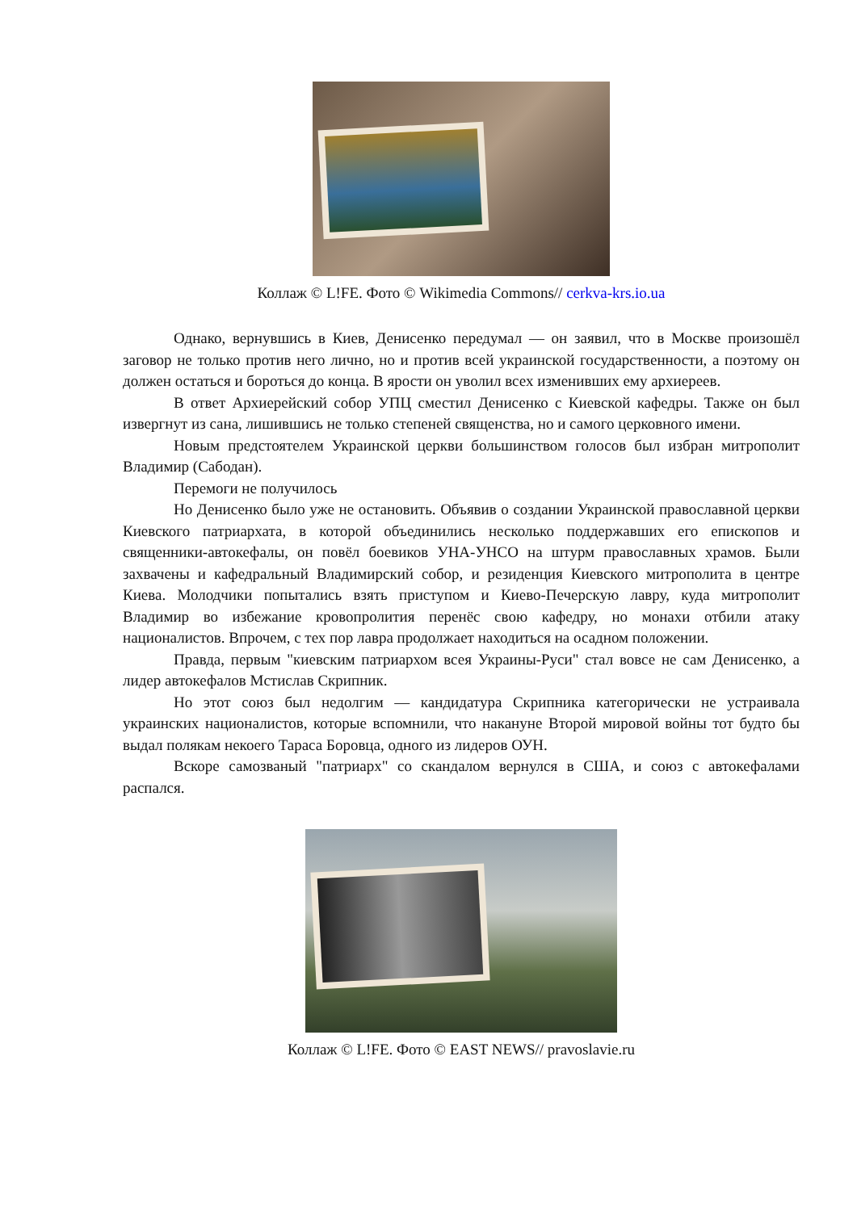Коллаж © L!FE. Фото © Wikimedia Commons// cerkva-krs.io.ua
Однако, вернувшись в Киев, Денисенко передумал — он заявил, что в Москве произошёл заговор не только против него лично, но и против всей украинской государственности, а поэтому он должен остаться и бороться до конца. В ярости он уволил всех изменивших ему архиереев.
В ответ Архиерейский собор УПЦ сместил Денисенко с Киевской кафедры. Также он был извергнут из сана, лишившись не только степеней священства, но и самого церковного имени.
Новым предстоятелем Украинской церкви большинством голосов был избран митрополит Владимир (Сабодан).
Перемоги не получилось
Но Денисенко было уже не остановить. Объявив о создании Украинской православной церкви Киевского патриархата, в которой объединились несколько поддержавших его епископов и священники-автокефалы, он повёл боевиков УНА-УНСО на штурм православных храмов. Были захвачены и кафедральный Владимирский собор, и резиденция Киевского митрополита в центре Киева. Молодчики попытались взять приступом и Киево-Печерскую лавру, куда митрополит Владимир во избежание кровопролития перенёс свою кафедру, но монахи отбили атаку националистов. Впрочем, с тех пор лавра продолжает находиться на осадном положении.
Правда, первым "киевским патриархом всея Украины-Руси" стал вовсе не сам Денисенко, а лидер автокефалов Мстислав Скрипник.
Но этот союз был недолгим — кандидатура Скрипника категорически не устраивала украинских националистов, которые вспомнили, что накануне Второй мировой войны тот будто бы выдал полякам некоего Тараса Боровца, одного из лидеров ОУН.
Вскоре самозваный "патриарх" со скандалом вернулся в США, и союз с автокефалами распался.
Коллаж © L!FE. Фото © EAST NEWS// pravoslavie.ru